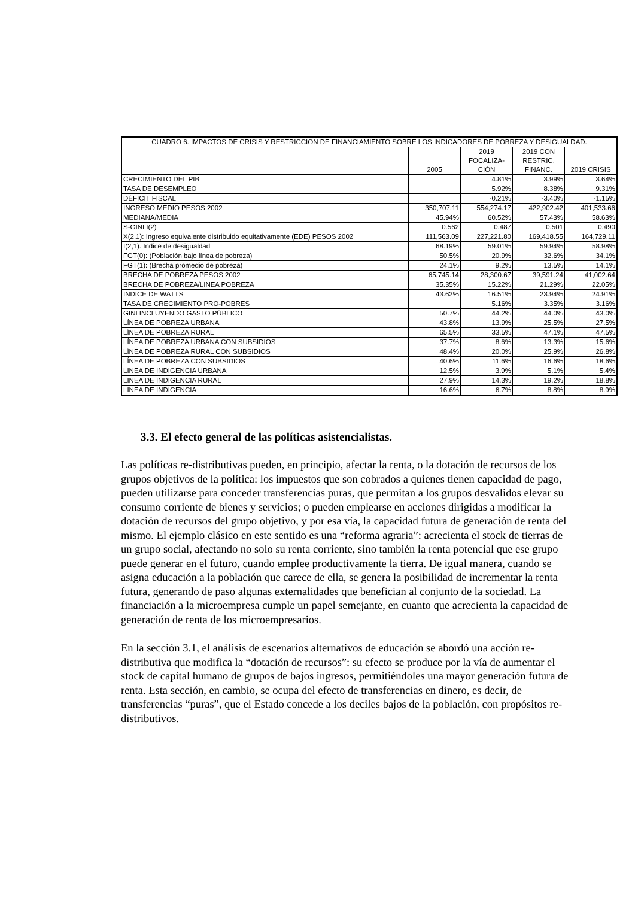| CUADRO 6. IMPACTOS DE CRISIS Y RESTRICCION DE FINANCIAMIENTO SOBRE LOS INDICADORES DE POBREZA Y DESIGUALDAD. | | | | |
| --- | --- | --- | --- | --- |
| | 2005 | 2019 FOCALIZA- CIÓN | 2019 CON RESTRIC. FINANC. | 2019 CRISIS |
| CRECIMIENTO DEL PIB | | 4.81% | 3.99% | 3.64% |
| TASA DE DESEMPLEO | | 5.92% | 8.38% | 9.31% |
| DÉFICIT FISCAL | | -0.21% | -3.40% | -1.15% |
| INGRESO MEDIO PESOS 2002 | 350,707.11 | 554,274.17 | 422,902.42 | 401,533.66 |
| MEDIANA/MEDIA | 45.94% | 60.52% | 57.43% | 58.63% |
| S-GINI I(2) | 0.562 | 0.487 | 0.501 | 0.490 |
| X(2,1): Ingreso equivalente distribuido equitativamente (EDE) PESOS 2002 | 111,563.09 | 227,221.80 | 169,418.55 | 164,729.11 |
| I(2,1): Indice de desigualdad | 68.19% | 59.01% | 59.94% | 58.98% |
| FGT(0): (Población bajo línea de pobreza) | 50.5% | 20.9% | 32.6% | 34.1% |
| FGT(1): (Brecha promedio de pobreza) | 24.1% | 9.2% | 13.5% | 14.1% |
| BRECHA DE POBREZA PESOS 2002 | 65,745.14 | 28,300.67 | 39,591.24 | 41,002.64 |
| BRECHA DE POBREZA/LINEA POBREZA | 35.35% | 15.22% | 21.29% | 22.05% |
| INDICE DE WATTS | 43.62% | 16.51% | 23.94% | 24.91% |
| TASA DE CRECIMIENTO PRO-POBRES | | 5.16% | 3.35% | 3.16% |
| GINI INCLUYENDO GASTO PÚBLICO | 50.7% | 44.2% | 44.0% | 43.0% |
| LÍNEA DE POBREZA URBANA | 43.8% | 13.9% | 25.5% | 27.5% |
| LÍNEA DE POBREZA RURAL | 65.5% | 33.5% | 47.1% | 47.5% |
| LÍNEA DE POBREZA URBANA CON SUBSIDIOS | 37.7% | 8.6% | 13.3% | 15.6% |
| LÍNEA DE POBREZA RURAL CON SUBSIDIOS | 48.4% | 20.0% | 25.9% | 26.8% |
| LÍNEA DE POBREZA CON SUBSIDIOS | 40.6% | 11.6% | 16.6% | 18.6% |
| LINEA DE INDIGENCIA URBANA | 12.5% | 3.9% | 5.1% | 5.4% |
| LINEA DE INDIGENCIA RURAL | 27.9% | 14.3% | 19.2% | 18.8% |
| LINEA DE INDIGENCIA | 16.6% | 6.7% | 8.8% | 8.9% |
3.3. El efecto general de las políticas asistencialistas.
Las políticas re-distributivas pueden, en principio, afectar la renta, o la dotación de recursos de los grupos objetivos de la política: los impuestos que son cobrados a quienes tienen capacidad de pago, pueden utilizarse para conceder transferencias puras, que permitan a los grupos desvalidos elevar su consumo corriente de bienes y servicios; o pueden emplearse en acciones dirigidas a modificar la dotación de recursos del grupo objetivo, y por esa vía, la capacidad futura de generación de renta del mismo. El ejemplo clásico en este sentido es una “reforma agraria”: acrecienta el stock de tierras de un grupo social, afectando no solo su renta corriente, sino también la renta potencial que ese grupo puede generar en el futuro, cuando emplee productivamente la tierra. De igual manera, cuando se asigna educación a la población que carece de ella, se genera la posibilidad de incrementar la renta futura, generando de paso algunas externalidades que benefician al conjunto de la sociedad. La financiación a la microempresa cumple un papel semejante, en cuanto que acrecienta la capacidad de generación de renta de los microempresarios.
En la sección 3.1, el análisis de escenarios alternativos de educación se abordó una acción re-distributiva que modifica la “dotación de recursos”: su efecto se produce por la vía de aumentar el stock de capital humano de grupos de bajos ingresos, permitiéndoles una mayor generación futura de renta. Esta sección, en cambio, se ocupa del efecto de transferencias en dinero, es decir, de transferencias “puras”, que el Estado concede a los deciles bajos de la población, con propósitos re-distributivos.